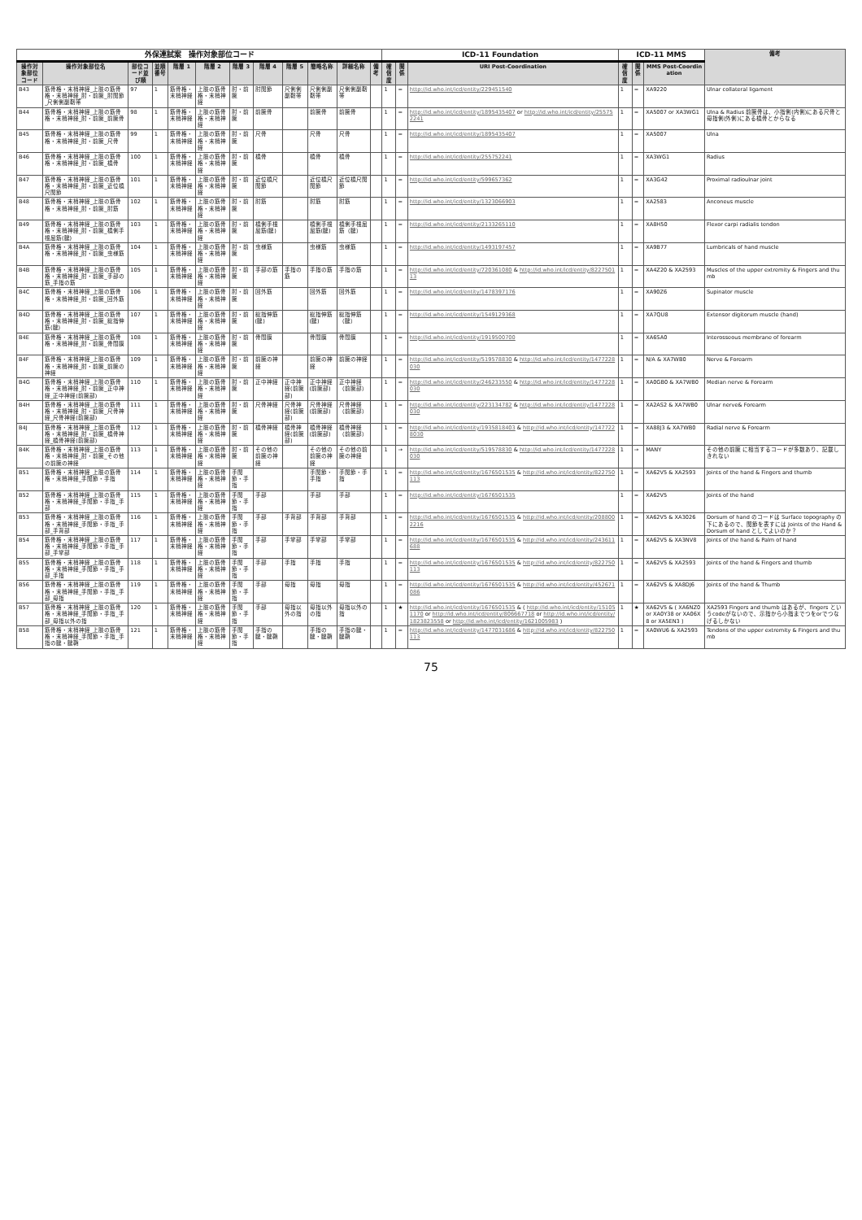| 外保連試案 操作対象部位コード | | | | | | | | | | | | ICD-11 Foundation | | | ICD-11 MMS | | | 備考 |
| --- | --- | --- | --- | --- | --- | --- | --- | --- | --- | --- | --- | --- | --- | --- | --- | --- | --- | --- |
| 操作対象部位コード | 操作対象部位名 | 部位コード並び順 | 並順番号 | 階層 1 | 階層 2 | 階層 3 | 階層 4 | 階層 5 | 簡略名称 | 詳細名称 | 備考 | 確信度 | 関係 | URI Post-Coordination | 確信度 | 関係 | MMS Post-Coordination | |
| B43 | 筋骨格・末梢神経_上肢の筋骨格・末梢神経_肘・前腕_肘関節_尺側側副靭帯 | 97 | 1 | 筋骨格・末梢神経 | 上肢の筋骨格・末梢神経 | 肘・前腕 | 肘関節 | 尺側側副靭帯 | 尺側側副靭帯 | 尺側側副靭帯 | | 1 | = | http://id.who.int/icd/entity/229451540 | 1 | = | XA9220 | Ulnar collateral ligament |
| B44 | 筋骨格・末梢神経_上肢の筋骨格・末梢神経_肘・前腕_前腕骨 | 98 | 1 | 筋骨格・末梢神経 | 上肢の筋骨格・末梢神経 | 肘・前腕 | 前腕骨 | | 前腕骨 | 前腕骨 | | 1 | = | http://id.who.int/icd/entity/1895435407 or http://id.who.int/icd/entity/255752241 | 1 | = | XA5007 or XA3WG1 | Ulna & Radius 前腕骨は、小指側(内側)にある尺骨と母指側(外側)にある橈骨とからなる |
| B45 | 筋骨格・末梢神経_上肢の筋骨格・末梢神経_肘・前腕_尺骨 | 99 | 1 | 筋骨格・末梢神経 | 上肢の筋骨格・末梢神経 | 肘・前腕 | 尺骨 | | 尺骨 | 尺骨 | | 1 | = | http://id.who.int/icd/entity/1895435407 | 1 | = | XA5007 | Ulna |
| B46 | 筋骨格・末梢神経_上肢の筋骨格・末梢神経_肘・前腕_橈骨 | 100 | 1 | 筋骨格・末梢神経 | 上肢の筋骨格・末梢神経 | 肘・前腕 | 橈骨 | | 橈骨 | 橈骨 | | 1 | = | http://id.who.int/icd/entity/255752241 | 1 | = | XA3WG1 | Radius |
| B47 | 筋骨格・末梢神経_上肢の筋骨格・末梢神経_肘・前腕_近位橈尺関節 | 101 | 1 | 筋骨格・末梢神経 | 上肢の筋骨格・末梢神経 | 肘・前腕 | 近位橈尺関節 | | 近位橈尺関節 | 近位橈尺関節 | | 1 | = | http://id.who.int/icd/entity/599657362 | 1 | = | XA3G42 | Proximal radioulnar joint |
| B48 | 筋骨格・末梢神経_上肢の筋骨格・末梢神経_肘・前腕_肘筋 | 102 | 1 | 筋骨格・末梢神経 | 上肢の筋骨格・末梢神経 | 肘・前腕 | 肘筋 | | 肘筋 | 肘筋 | | 1 | = | http://id.who.int/icd/entity/1323066903 | 1 | = | XA2583 | Anconeus muscle |
| B49 | 筋骨格・末梢神経_上肢の筋骨格・末梢神経_肘・前腕_橈側手根屈筋(腱) | 103 | 1 | 筋骨格・末梢神経 | 上肢の筋骨格・末梢神経 | 肘・前腕 | 橈側手根屈筋(腱) | | 橈側手根屈筋(腱) | 橈側手根屈筋（腱） | | 1 | = | http://id.who.int/icd/entity/2133265110 | 1 | = | XA8H50 | Flexor carpi radialis tendon |
| B4A | 筋骨格・末梢神経_上肢の筋骨格・末梢神経_肘・前腕_虫様筋 | 104 | 1 | 筋骨格・末梢神経 | 上肢の筋骨格・末梢神経 | 肘・前腕 | 虫様筋 | | 虫様筋 | 虫様筋 | | 1 | = | http://id.who.int/icd/entity/1493197457 | 1 | = | XA9B77 | Lumbricals of hand muscle |
| B4B | 筋骨格・末梢神経_上肢の筋骨格・末梢神経_肘・前腕_手部の筋_手指の筋 | 105 | 1 | 筋骨格・末梢神経 | 上肢の筋骨格・末梢神経 | 肘・前腕 | 手部の筋 | 手指の筋 | 手指の筋 | 手指の筋 | | 1 | = | http://id.who.int/icd/entity/720361080 & http://id.who.int/icd/entity/822750113 | 1 | = | XA4Z20 & XA2593 | Muscles of the upper extremity & Fingers and thumb |
| B4C | 筋骨格・末梢神経_上肢の筋骨格・末梢神経_肘・前腕_回外筋 | 106 | 1 | 筋骨格・末梢神経 | 上肢の筋骨格・末梢神経 | 肘・前腕 | 回外筋 | | 回外筋 | 回外筋 | | 1 | = | http://id.who.int/icd/entity/1478397176 | 1 | = | XA90Z6 | Supinator muscle |
| B4D | 筋骨格・末梢神経_上肢の筋骨格・末梢神経_肘・前腕_総指伸筋(腱) | 107 | 1 | 筋骨格・末梢神経 | 上肢の筋骨格・末梢神経 | 肘・前腕 | 総指伸筋(腱) | | 総指伸筋(腱) | 総指伸筋（腱） | | 1 | = | http://id.who.int/icd/entity/1549129368 | 1 | = | XA7QU8 | Extensor digitorum muscle (hand) |
| B4E | 筋骨格・末梢神経_上肢の筋骨格・末梢神経_肘・前腕_骨間膜 | 108 | 1 | 筋骨格・末梢神経 | 上肢の筋骨格・末梢神経 | 肘・前腕 | 骨間膜 | | 骨間膜 | 骨間膜 | | 1 | = | http://id.who.int/icd/entity/1919500700 | 1 | = | XA6SA0 | Interosseous membrane of forearm |
| B4F | 筋骨格・末梢神経_上肢の筋骨格・末梢神経_肘・前腕_前腕の神経 | 109 | 1 | 筋骨格・末梢神経 | 上肢の筋骨格・末梢神経 | 肘・前腕 | 前腕の神経 | | 前腕の神経 | 前腕の神経 | | 1 | = | http://id.who.int/icd/entity/519578830 & http://id.who.int/icd/entity/1477228030 | 1 | = | N/A & XA7WB0 | Nerve & Forearm |
| B4G | 筋骨格・末梢神経_上肢の筋骨格・末梢神経_肘・前腕_正中神経_正中神経(前腕部) | 110 | 1 | 筋骨格・末梢神経 | 上肢の筋骨格・末梢神経 | 肘・前腕 | 正中神経 | 正中神経(前腕部) | 正中神経(前腕部) | 正中神経（前腕部） | | 1 | = | http://id.who.int/icd/entity/246233550 & http://id.who.int/icd/entity/1477228030 | 1 | = | XA0GB0 & XA7WB0 | Median nerve & Forearm |
| B4H | 筋骨格・末梢神経_上肢の筋骨格・末梢神経_肘・前腕_尺骨神経_尺骨神経(前腕部) | 111 | 1 | 筋骨格・末梢神経 | 上肢の筋骨格・末梢神経 | 肘・前腕 | 尺骨神経 | 尺骨神経(前腕部) | 尺骨神経(前腕部) | 尺骨神経（前腕部） | | 1 | = | http://id.who.int/icd/entity/223134782 & http://id.who.int/icd/entity/1477228030 | 1 | = | XA2AS2 & XA7WB0 | Ulnar nerve& Forearm |
| B4J | 筋骨格・末梢神経_上肢の筋骨格・末梢神経_肘・前腕_橈骨神経_橈骨神経(前腕部) | 112 | 1 | 筋骨格・末梢神経 | 上肢の筋骨格・末梢神経 | 肘・前腕 | 橈骨神経 | 橈骨神経(前腕部) | 橈骨神経(前腕部) | 橈骨神経（前腕部） | | 1 | = | http://id.who.int/icd/entity/1935818403 & http://id.who.int/icd/entity/1477228030 | 1 | = | XA88J3 & XA7WB0 | Radial nerve & Forearm |
| B4K | 筋骨格・末梢神経_上肢の筋骨格・末梢神経_肘・前腕_その他の前腕の神経 | 113 | 1 | 筋骨格・末梢神経 | 上肢の筋骨格・末梢神経 | 肘・前腕 | その他の前腕の神経 | | その他の前腕の神経 | その他の前腕の神経 | | 1 | → | http://id.who.int/icd/entity/519578830 & http://id.who.int/icd/entity/1477228030 | 1 | → | MANY | その他の前腕 に相当するコードが多数あり、記載しきれない |
| B51 | 筋骨格・末梢神経_上肢の筋骨格・末梢神経_手関節・手指 | 114 | 1 | 筋骨格・末梢神経 | 上肢の筋骨格・末梢神経 | 手関節・手指 | | | 手関節・手指 | 手関節・手指 | | 1 | = | http://id.who.int/icd/entity/1676501535 & http://id.who.int/icd/entity/822750113 | 1 | = | XA62V5 & XA2593 | Joints of the hand & Fingers and thumb |
| B52 | 筋骨格・末梢神経_上肢の筋骨格・末梢神経_手関節・手指_手部 | 115 | 1 | 筋骨格・末梢神経 | 上肢の筋骨格・末梢神経 | 手関節・手指 | 手部 | | 手部 | 手部 | | 1 | = | http://id.who.int/icd/entity/1676501535 | 1 | = | XA62V5 | Joints of the hand |
| B53 | 筋骨格・末梢神経_上肢の筋骨格・末梢神経_手関節・手指_手部_手背部 | 116 | 1 | 筋骨格・末梢神経 | 上肢の筋骨格・末梢神経 | 手関節・手指 | 手部 | 手背部 | 手背部 | 手背部 | | 1 | = | http://id.who.int/icd/entity/1676501535 & http://id.who.int/icd/entity/2088002216 | 1 | = | XA62V5 & XA3026 | Dorsum of hand のコードは Surface topography の下にあるので、関節を表すには Joints of the Hand & Dorsum of hand としてよいのか？ |
| B54 | 筋骨格・末梢神経_上肢の筋骨格・末梢神経_手関節・手指_手部_手掌部 | 117 | 1 | 筋骨格・末梢神経 | 上肢の筋骨格・末梢神経 | 手関節・手指 | 手部 | 手掌部 | 手掌部 | 手掌部 | | 1 | = | http://id.who.int/icd/entity/1676501535 & http://id.who.int/icd/entity/243611688 | 1 | = | XA62V5 & XA3NV8 | Joints of the hand & Palm of hand |
| B55 | 筋骨格・末梢神経_上肢の筋骨格・末梢神経_手関節・手指_手部_手指 | 118 | 1 | 筋骨格・末梢神経 | 上肢の筋骨格・末梢神経 | 手関節・手指 | 手部 | 手指 | 手指 | 手指 | | 1 | = | http://id.who.int/icd/entity/1676501535 & http://id.who.int/icd/entity/822750113 | 1 | = | XA62V5 & XA2593 | Joints of the hand & Fingers and thumb |
| B56 | 筋骨格・末梢神経_上肢の筋骨格・末梢神経_手関節・手指_手部_母指 | 119 | 1 | 筋骨格・末梢神経 | 上肢の筋骨格・末梢神経 | 手関節・手指 | 手部 | 母指 | 母指 | 母指 | | 1 | = | http://id.who.int/icd/entity/1676501535 & http://id.who.int/icd/entity/452671086 | 1 | = | XA62V5 & XA8DJ6 | Joints of the hand & Thumb |
| B57 | 筋骨格・末梢神経_上肢の筋骨格・末梢神経_手関節・手指_手部_母指以外の指 | 120 | 1 | 筋骨格・末梢神経 | 上肢の筋骨格・末梢神経 | 手関節・手指 | 手部 | 母指以外の指 | 母指以外の指 | 母指以外の指 | | 1 | ★ | http://id.who.int/icd/entity/1676501535 & ( http://id.who.int/icd/entity/151051170 or http://id.who.int/icd/entity/806667718 or http://id.who.int/icd/entity/1823823558 or http://id.who.int/icd/entity/1621005983 ) | 1 | ★ | XA62V5 & ( XA6NZ0 or XA0Y38 or XA06X8 or XA5EN3 ) | XA2593 Fingers and thumb はあるが、fingers というcodeがないので、示指から小指までつをorでつなげるしかない |
| B58 | 筋骨格・末梢神経_上肢の筋骨格・末梢神経_手関節・手指_手指の腱・腱鞘 | 121 | 1 | 筋骨格・末梢神経 | 上肢の筋骨格・末梢神経 | 手関節・手指 | 手指の腱・腱鞘 | | 手指の腱・腱鞘 | 手指の腱・腱鞘 | | 1 | = | http://id.who.int/icd/entity/1477031686 & http://id.who.int/icd/entity/822750113 | 1 | = | XA0WU6 & XA2593 | Tendons of the upper extremity & Fingers and thumb |
75